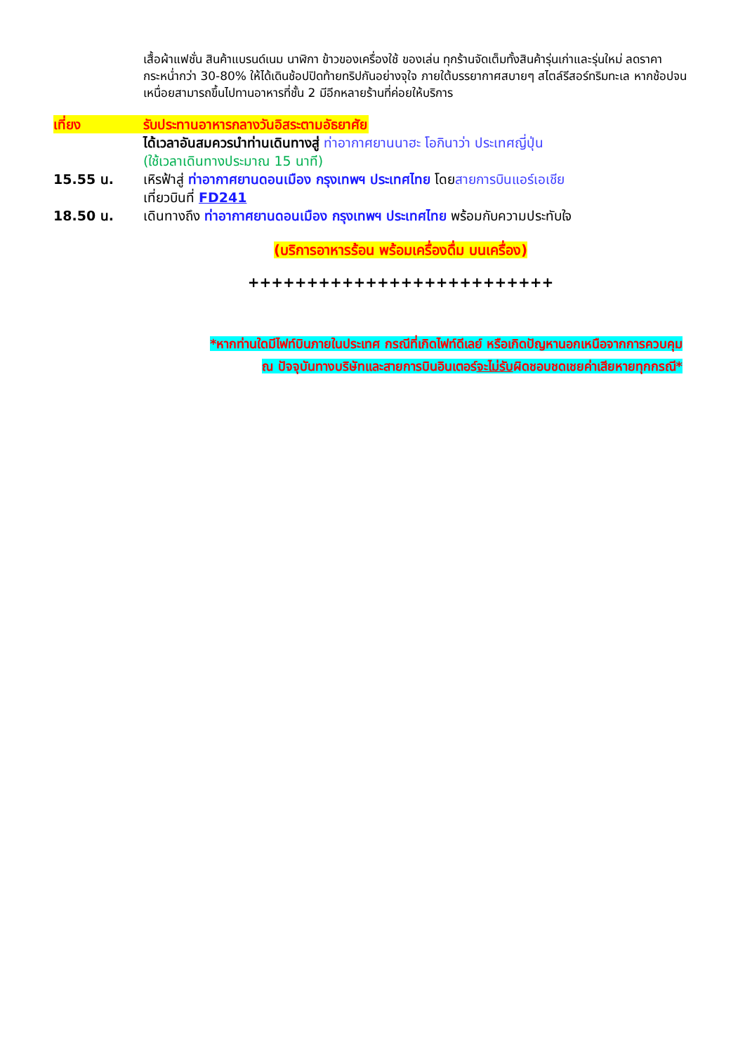เสื้อผ้าแฟชั่น สินค้าแบรนด์เนม นาฬิกา ข้าวของเครื่องใช้ ของเล่น ทุกร้านจัดเต็มทั้งสินค้ารุ่นเก่าและรุ่นใหม่ ลดราคากระหน่ำกว่า 30-80% ให้ได้เดินช้อปปิดท้ายทริปกันอย่างจุใจ ภายใต้บรรยากาศสบายๆ สไตล์รีสอร์ทริมทะเล หากช้อปจนเหนื่อยสามารถขึ้นไปทานอาหารที่ชั้น 2 มีอีกหลายร้านที่ค่อยให้บริการ
เที่ยง รับประทานอาหารกลางวันอิสระตามอัธยาศัย
ได้เวลาอันสมควรนำท่านเดินทางสู่ ท่าอากาศยานนาฮะ โอกินาว่า ประเทศญี่ปุ่น
(ใช้เวลาเดินทางประมาณ 15 นาที)
15.55 น. เหิรฟ้าสู่ ท่าอากาศยานดอนเมือง กรุงเทพฯ ประเทศไทย โดยสายการบินแอร์เอเชีย
เที่ยวบินที่ FD241
18.50 น. เดินทางถึง ท่าอากาศยานดอนเมือง กรุงเทพฯ ประเทศไทย พร้อมกับความประทับใจ
(บริการอาหารร้อน พร้อมเครื่องดื่ม บนเครื่อง)
++++++++++++++++++++++++++
*หากท่านใดมีไฟท์บินภายในประเทศ กรณีที่เกิดไฟท์ดีเลย์ หรือเกิดปัญหานอกเหนือจากการควบคุม
ณ ปัจจุบันทางบริษัทและสายการบินอินเตอร์จะไม่รับผิดชอบชดเชยค่าเสียหายทุกกรณี*